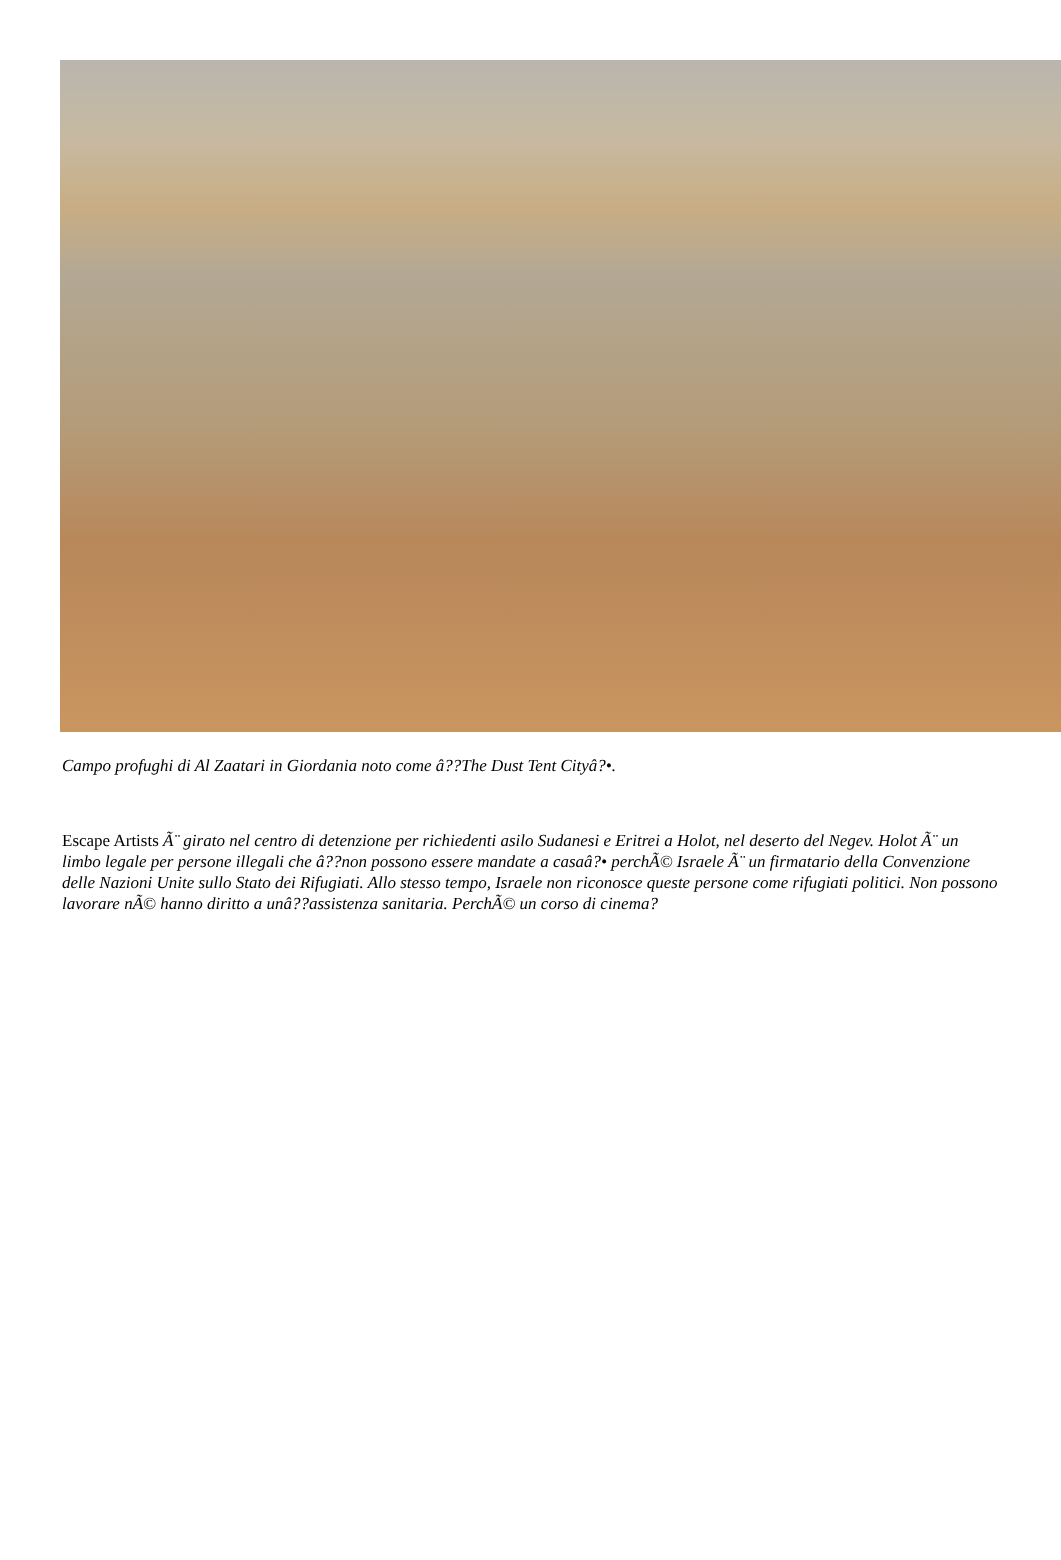Campo profughi di Al Zaatari in Giordania noto come â??The Dust Tent Cityâ?•.
Escape Artists Ã¨ girato nel centro di detenzione per richiedenti asilo Sudanesi e Eritrei a Holot, nel deserto del Negev. Holot Ã¨ un limbo legale per persone illegali che â??non possono essere mandate a casaâ?• perchÃ© Israele Ã¨ un firmatario della Convenzione delle Nazioni Unite sullo Stato dei Rifugiati. Allo stesso tempo, Israele non riconosce queste persone come rifugiati politici. Non possono lavorare nÃ© hanno diritto a unâ??assistenza sanitaria. PerchÃ© un corso di cinema?